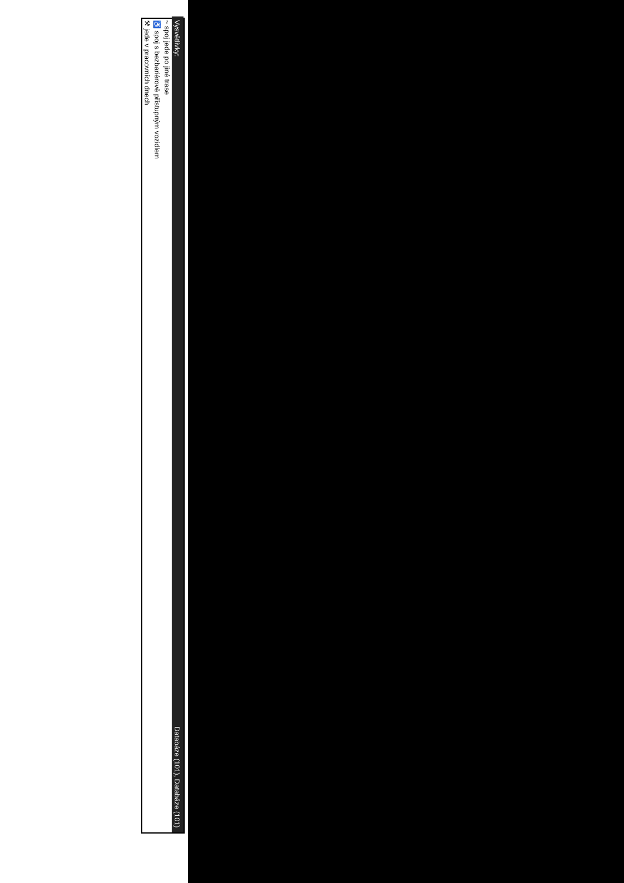Vysvětlivky: Databáze (101), Databáze (101)
~ spoj jede po jiné trase
♿ spoj s bezbariérově přístupným vozidlem
⚒ jede v pracovních dnech